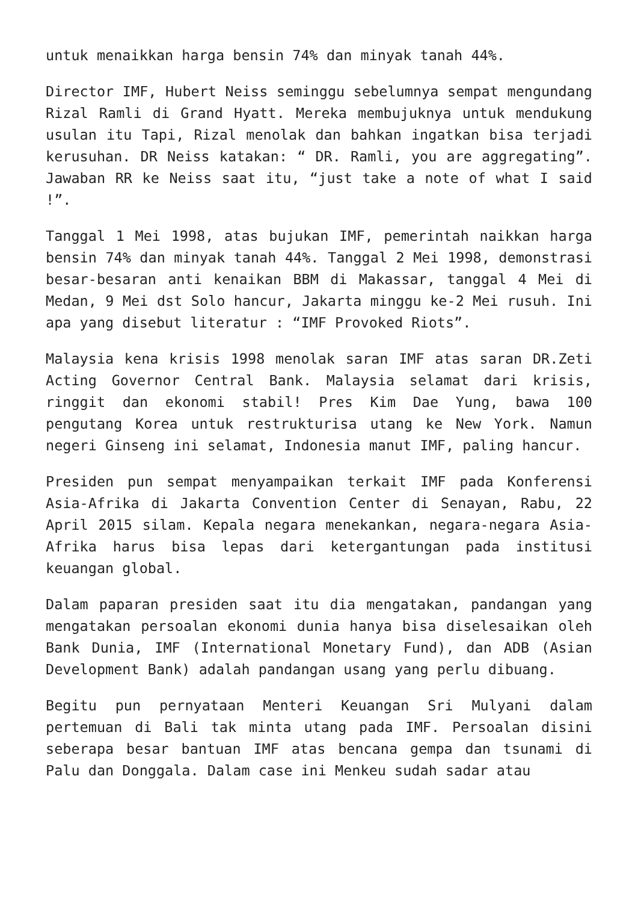untuk menaikkan harga bensin 74% dan minyak tanah 44%.
Director IMF, Hubert Neiss seminggu sebelumnya sempat mengundang Rizal Ramli di Grand Hyatt. Mereka membujuknya untuk mendukung usulan itu Tapi, Rizal menolak dan bahkan ingatkan bisa terjadi kerusuhan. DR Neiss katakan: “ DR. Ramli, you are aggregating”. Jawaban RR ke Neiss saat itu, “just take a note of what I said !”.
Tanggal 1 Mei 1998, atas bujukan IMF, pemerintah naikkan harga bensin 74% dan minyak tanah 44%. Tanggal 2 Mei 1998, demonstrasi besar-besaran anti kenaikan BBM di Makassar, tanggal 4 Mei di Medan, 9 Mei dst Solo hancur, Jakarta minggu ke-2 Mei rusuh. Ini apa yang disebut literatur : “IMF Provoked Riots”.
Malaysia kena krisis 1998 menolak saran IMF atas saran DR.Zeti Acting Governor Central Bank. Malaysia selamat dari krisis, ringgit dan ekonomi stabil! Pres Kim Dae Yung, bawa 100 pengutang Korea untuk restrukturisa utang ke New York. Namun negeri Ginseng ini selamat, Indonesia manut IMF, paling hancur.
Presiden pun sempat menyampaikan terkait IMF pada Konferensi Asia-Afrika di Jakarta Convention Center di Senayan, Rabu, 22 April 2015 silam. Kepala negara menekankan, negara-negara Asia-Afrika harus bisa lepas dari ketergantungan pada institusi keuangan global.
Dalam paparan presiden saat itu dia mengatakan, pandangan yang mengatakan persoalan ekonomi dunia hanya bisa diselesaikan oleh Bank Dunia, IMF (International Monetary Fund), dan ADB (Asian Development Bank) adalah pandangan usang yang perlu dibuang.
Begitu pun pernyataan Menteri Keuangan Sri Mulyani dalam pertemuan di Bali tak minta utang pada IMF. Persoalan disini seberapa besar bantuan IMF atas bencana gempa dan tsunami di Palu dan Donggala. Dalam case ini Menkeu sudah sadar atau